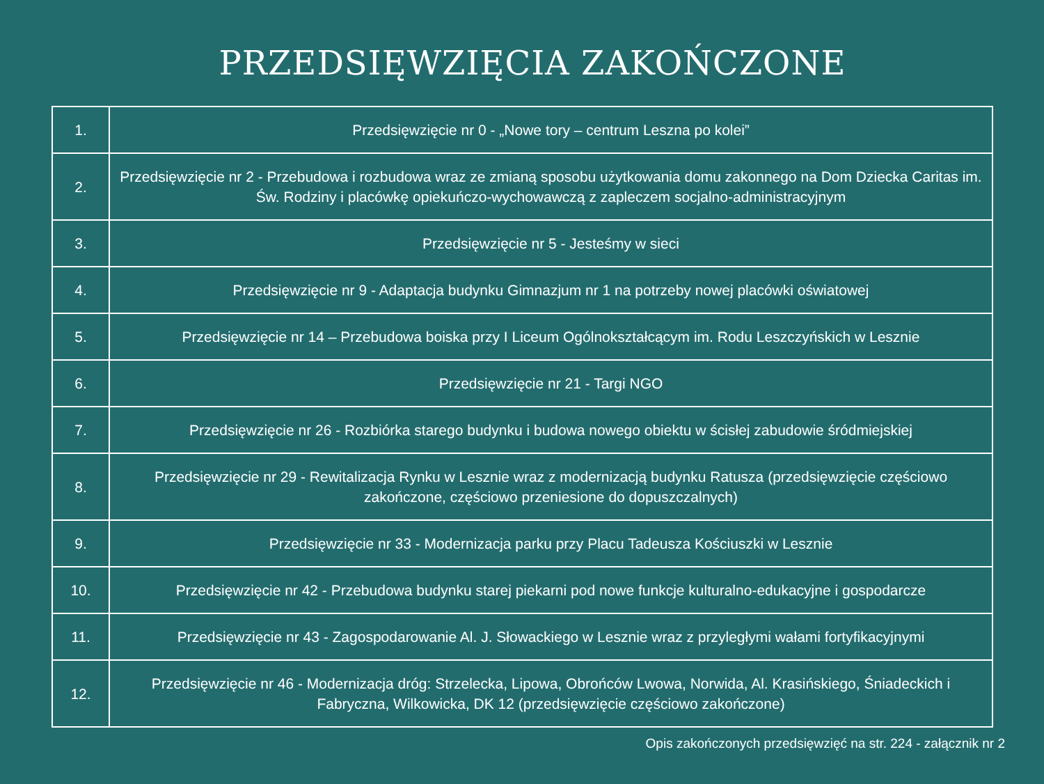PRZEDSIĘWZIĘCIA ZAKOŃCZONE
| 1. | Przedsięwzięcie nr 0 - „Nowe tory – centrum Leszna po kolei” |
| 2. | Przedsięwzięcie nr 2 - Przebudowa i rozbudowa wraz ze zmianą sposobu użytkowania domu zakonnego na Dom Dziecka Caritas im. Św. Rodziny i placówkę opiekuńczo-wychowawczą z zapleczem socjalno-administracyjnym |
| 3. | Przedsięwzięcie nr 5 - Jesteśmy w sieci |
| 4. | Przedsięwzięcie nr 9 - Adaptacja budynku Gimnazjum nr 1 na potrzeby nowej placówki oświatowej |
| 5. | Przedsięwzięcie nr 14 – Przebudowa boiska przy I Liceum Ogólnokształcącym im. Rodu Leszczyńskich w Lesznie |
| 6. | Przedsięwzięcie nr 21 - Targi NGO |
| 7. | Przedsięwzięcie nr 26 - Rozbiórka starego budynku i budowa nowego obiektu w ścisłej zabudowie śródmiejskiej |
| 8. | Przedsięwzięcie nr 29 - Rewitalizacja Rynku w Lesznie wraz z modernizacją budynku Ratusza (przedsięwzięcie częściowo zakończone, częściowo przeniesione do dopuszczalnych) |
| 9. | Przedsięwzięcie nr 33 - Modernizacja parku przy Placu Tadeusza Kościuszki w Lesznie |
| 10. | Przedsięwzięcie nr 42 - Przebudowa budynku starej piekarni pod nowe funkcje kulturalno-edukacyjne i gospodarcze |
| 11. | Przedsięwzięcie nr 43 - Zagospodarowanie Al. J. Słowackiego w Lesznie wraz z przyległymi wałami fortyfikacyjnymi |
| 12. | Przedsięwzięcie nr 46 - Modernizacja dróg: Strzelecka, Lipowa, Obrońców Lwowa, Norwida, Al. Krasińskiego, Śniadeckich i Fabryczna, Wilkowicka, DK 12 (przedsięwzięcie częściowo zakończone) |
Opis zakończonych przedsięwzięć na str. 224 - załącznik nr 2